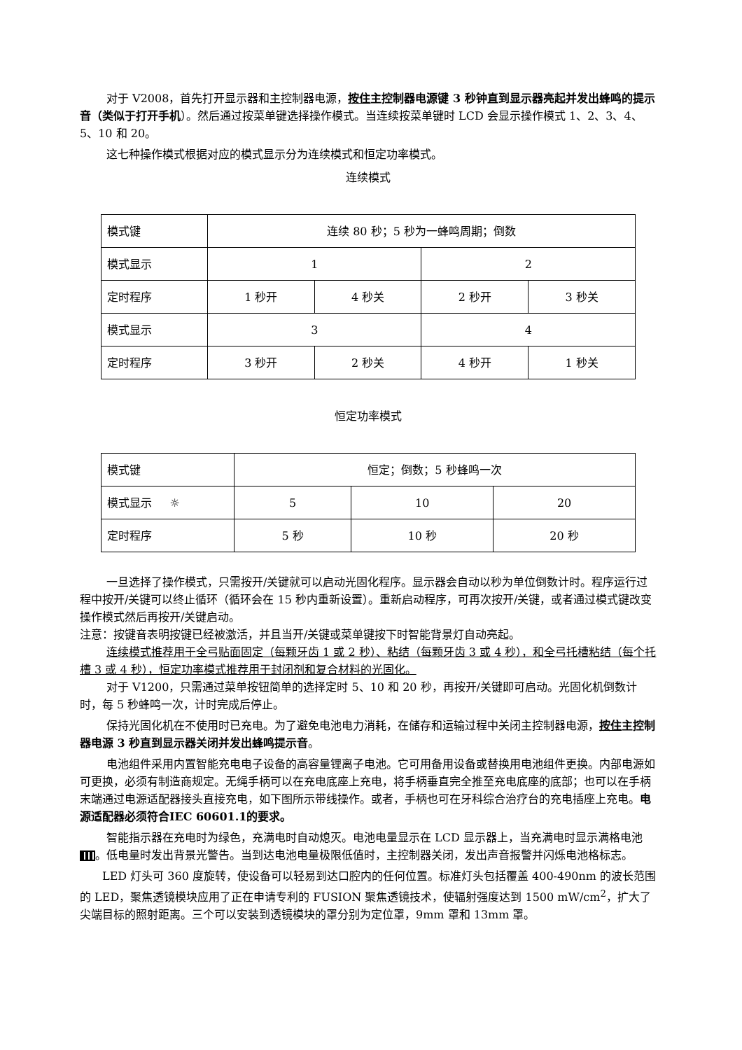对于 V2008，首先打开显示器和主控制器电源，按住主控制器电源键 3 秒钟直到显示器亮起并发出蜂鸣的提示音（类似于打开手机）。然后通过按菜单键选择操作模式。当连续按菜单键时 LCD 会显示操作模式 1、2、3、4、5、10 和 20。
这七种操作模式根据对应的模式显示分为连续模式和恒定功率模式。
连续模式
| 模式键 | 连续 80 秒；5 秒为一蜂鸣周期；倒数 | | | |
| 模式显示 | 1 | | 2 | |
| 定时程序 | 1 秒开 | 4 秒关 | 2 秒开 | 3 秒关 |
| 模式显示 | 3 | | 4 | |
| 定时程序 | 3 秒开 | 2 秒关 | 4 秒开 | 1 秒关 |
恒定功率模式
| 模式键 | 恒定；倒数；5 秒蜂鸣一次 | | |
| 模式显示 ☼ | 5 | 10 | 20 |
| 定时程序 | 5 秒 | 10 秒 | 20 秒 |
一旦选择了操作模式，只需按开/关键就可以启动光固化程序。显示器会自动以秒为单位倒数计时。程序运行过程中按开/关键可以终止循环（循环会在 15 秒内重新设置）。重新启动程序，可再次按开/关键，或者通过模式键改变操作模式然后再按开/关键启动。
注意：按键音表明按键已经被激活，并且当开/关键或菜单键按下时智能背景灯自动亮起。
连续模式推荐用于全弓贴面固定（每颗牙齿 1 或 2 秒）、粘结（每颗牙齿 3 或 4 秒），和全弓托槽粘结（每个托槽 3 或 4 秒），恒定功率模式推荐用于封闭剂和复合材料的光固化。
对于 V1200，只需通过菜单按钮简单的选择定时 5、10 和 20 秒，再按开/关键即可启动。光固化机倒数计时，每 5 秒蜂鸣一次，计时完成后停止。
保持光固化机在不使用时已充电。为了避免电池电力消耗，在储存和运输过程中关闭主控制器电源，按住主控制器电源 3 秒直到显示器关闭并发出蜂鸣提示音。
电池组件采用内置智能充电电子设备的高容量锂离子电池。它可用备用设备或替换用电池组件更换。内部电源如可更换，必须有制造商规定。无绳手柄可以在充电底座上充电，将手柄垂直完全推至充电底座的底部；也可以在手柄末端通过电源适配器接头直接充电，如下图所示带线操作。或者，手柄也可在牙科综合治疗台的充电插座上充电。电源适配器必须符合IEC 60601.1的要求。
智能指示器在充电时为绿色，充满电时自动熄灭。电池电量显示在 LCD 显示器上，当充满电时显示满格电池 。低电量时发出背景光警告。当到达电池电量极限低值时，主控制器关闭，发出声音报警并闪烁电池格标志。
LED 灯头可 360 度旋转，使设备可以轻易到达口腔内的任何位置。标准灯头包括覆盖 400-490nm 的波长范围的 LED，聚焦透镜模块应用了正在申请专利的 FUSION 聚焦透镜技术，使辐射强度达到 1500 mW/cm<sup>2</sup>，扩大了尖端目标的照射距离。三个可以安装到透镜模块的罩分别为定位罩，9mm 罩和 13mm 罩。